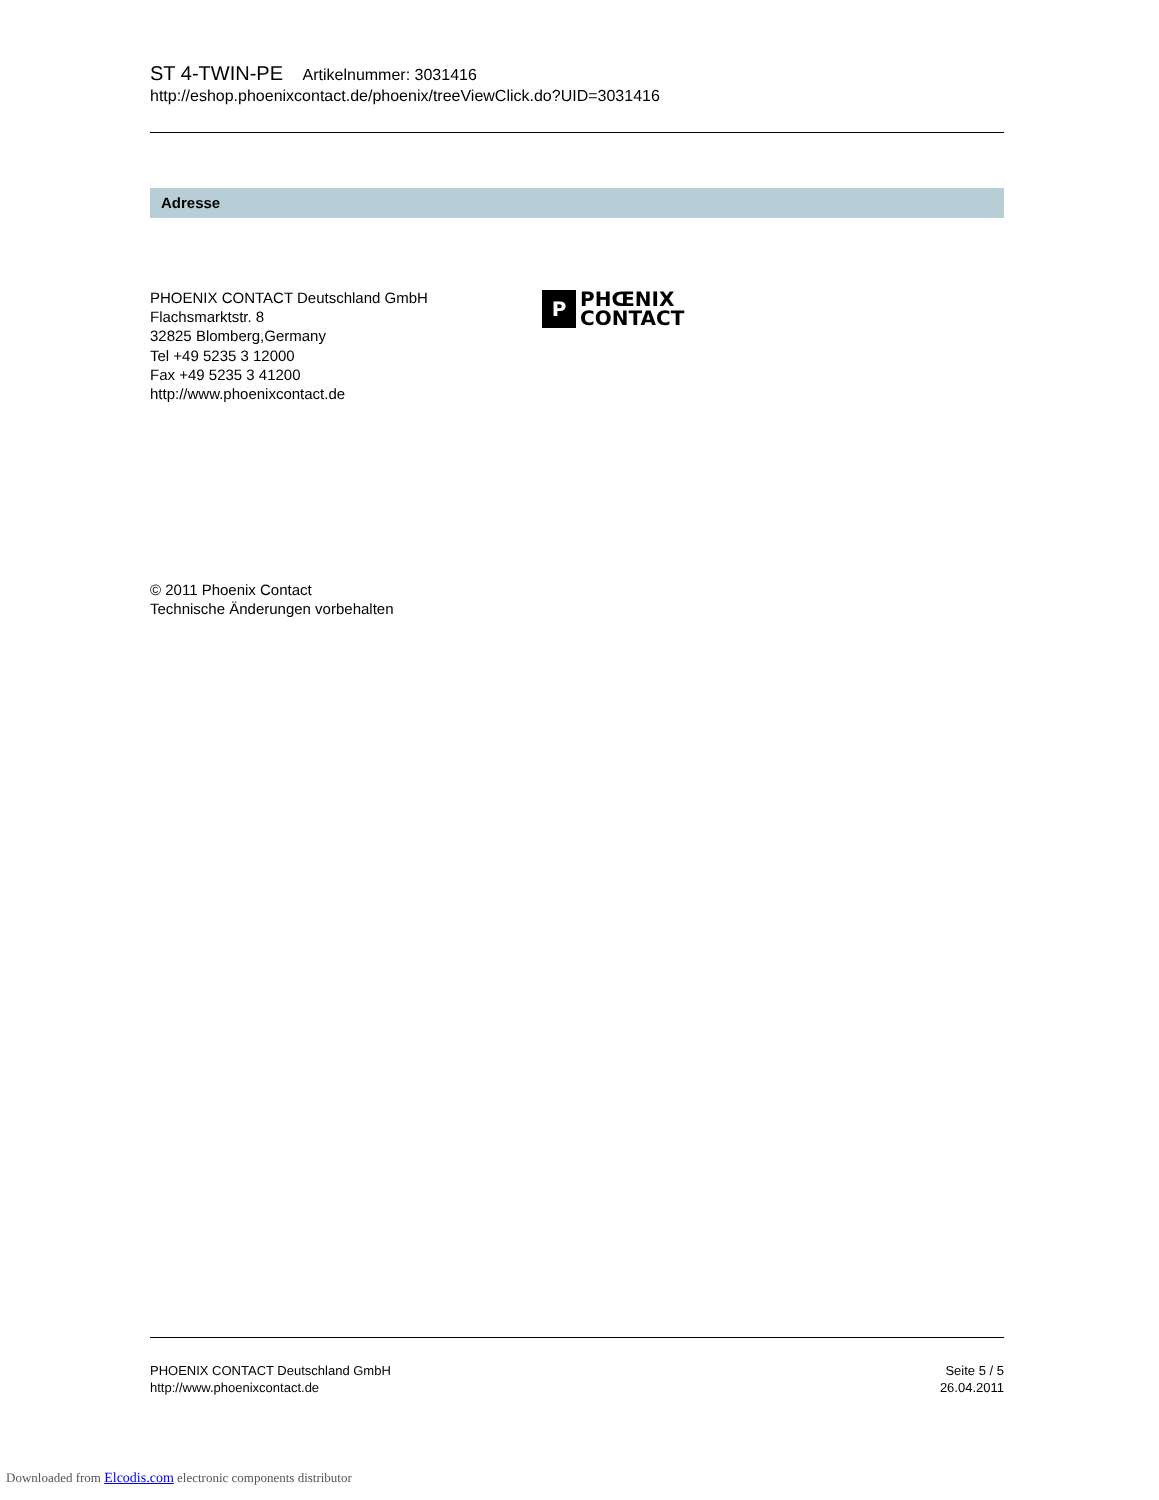ST 4-TWIN-PE Artikelnummer: 3031416
http://eshop.phoenixcontact.de/phoenix/treeViewClick.do?UID=3031416
Adresse
PHOENIX CONTACT Deutschland GmbH
Flachsmarktstr. 8
32825 Blomberg,Germany
Tel +49 5235 3 12000
Fax +49 5235 3 41200
http://www.phoenixcontact.de
P
PHŒNIX
CONTACT
© 2011 Phoenix Contact
Technische Änderungen vorbehalten
PHOENIX CONTACT Deutschland GmbH
http://www.phoenixcontact.de
Seite 5 / 5
26.04.2011
Downloaded from Elcodis.com electronic components distributor